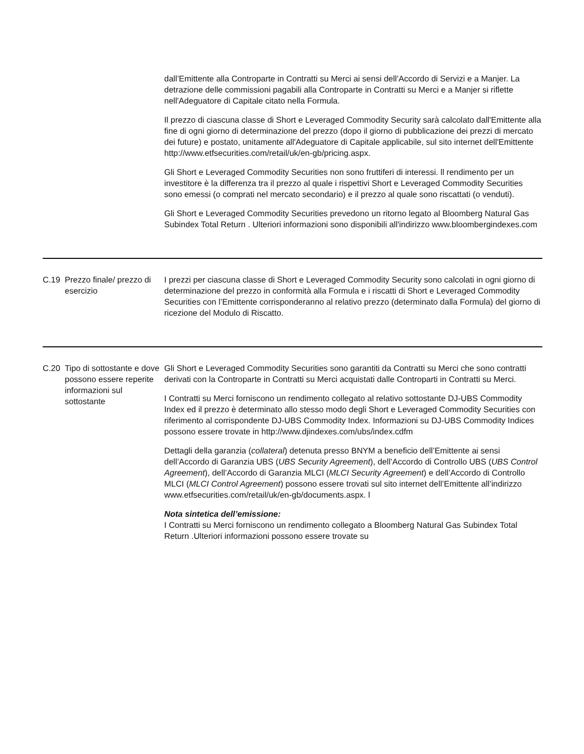| | | dall’Emittente alla Controparte in Contratti su Merci ai sensi dell’Accordo di Servizi e a Manjer. La detrazione delle commissioni pagabili alla Controparte in Contratti su Merci e a Manjer si riflette nell'Adeguatore di Capitale citato nella Formula. Il prezzo di ciascuna classe di Short e Leveraged Commodity Security sarà calcolato dall'Emittente alla fine di ogni giorno di determinazione del prezzo (dopo il giorno di pubblicazione dei prezzi di mercato dei future) e postato, unitamente all'Adeguatore di Capitale applicabile, sul sito internet dell'Emittente http://www.etfsecurities.com/retail/uk/en-gb/pricing.aspx. Gli Short e Leveraged Commodity Securities non sono fruttiferi di interessi. ll rendimento per un investitore è la differenza tra il prezzo al quale i rispettivi Short e Leveraged Commodity Securities sono emessi (o comprati nel mercato secondario) e il prezzo al quale sono riscattati (o venduti). Gli Short e Leveraged Commodity Securities prevedono un ritorno legato al Bloomberg Natural Gas Subindex Total Return . Ulteriori informazioni sono disponibili all'indirizzo www.bloombergindexes.com |
| C.19 | Prezzo finale/ prezzo di esercizio | I prezzi per ciascuna classe di Short e Leveraged Commodity Security sono calcolati in ogni giorno di determinazione del prezzo in conformità alla Formula e i riscatti di Short e Leveraged Commodity Securities con l’Emittente corrisponderanno al relativo prezzo (determinato dalla Formula) del giorno di ricezione del Modulo di Riscatto. |
| C.20 | Tipo di sottostante e dove possono essere reperite informazioni sul sottostante | Gli Short e Leveraged Commodity Securities sono garantiti da Contratti su Merci che sono contratti derivati con la Controparte in Contratti su Merci acquistati dalle Controparti in Contratti su Merci. I Contratti su Merci forniscono un rendimento collegato al relativo sottostante DJ-UBS Commodity Index ed il prezzo è determinato allo stesso modo degli Short e Leveraged Commodity Securities con riferimento al corrispondente DJ-UBS Commodity Index. Informazioni su DJ-UBS Commodity Indices possono essere trovate in http://www.djindexes.com/ubs/index.cdfm Dettagli della garanzia ( collateral ) detenuta presso BNYM a beneficio dell’Emittente ai sensi dell’Accordo di Garanzia UBS ( UBS Security Agreement ), dell’Accordo di Controllo UBS ( UBS Control Agreement ), dell’Accordo di Garanzia MLCI ( MLCI Security Agreement ) e dell’Accordo di Controllo MLCI ( MLCI Control Agreement ) possono essere trovati sul sito internet dell’Emittente all’indirizzo www.etfsecurities.com/retail/uk/en-gb/documents.aspx. l Nota sintetica dell’emissione: I Contratti su Merci forniscono un rendimento collegato a Bloomberg Natural Gas Subindex Total Return .Ulteriori informazioni possono essere trovate su |